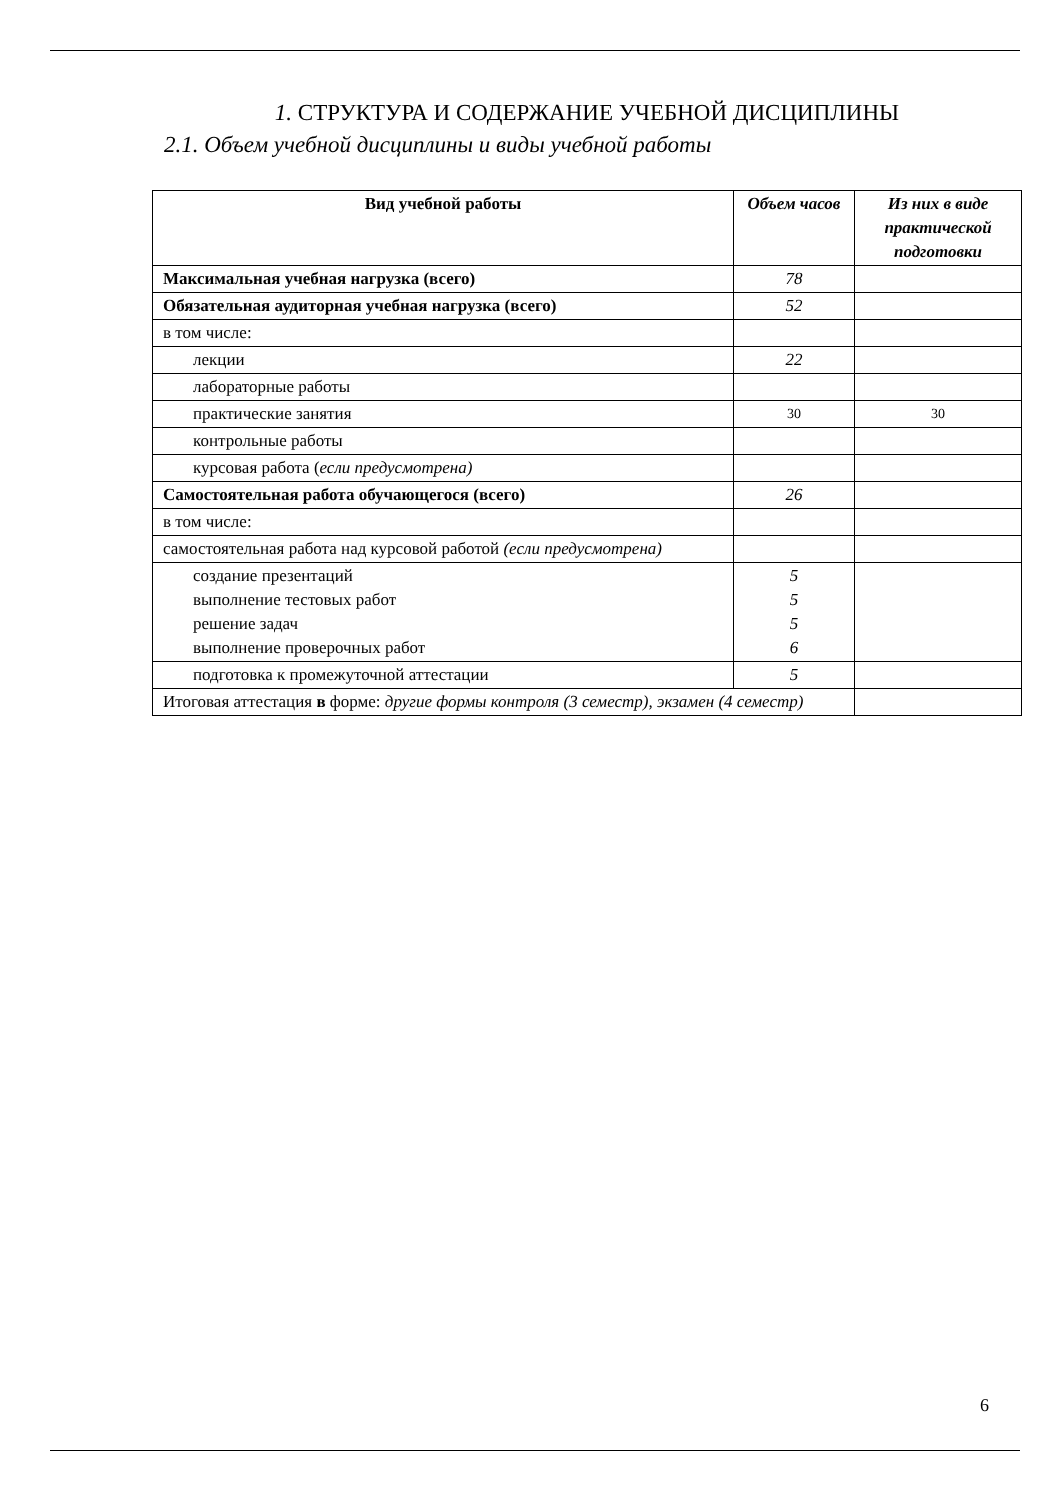1. СТРУКТУРА И СОДЕРЖАНИЕ УЧЕБНОЙ ДИСЦИПЛИНЫ
2.1. Объем учебной дисциплины и виды учебной работы
| Вид учебной работы | Объем часов | Из них в виде практической подготовки |
| --- | --- | --- |
| Максимальная учебная нагрузка (всего) | 78 | |
| Обязательная аудиторная учебная нагрузка (всего) | 52 | |
| в том числе: | | |
| лекции | 22 | |
| лабораторные работы | | |
| практические занятия | 30 | 30 |
| контрольные работы | | |
| курсовая работа ( если предусмотрена) | | |
| Самостоятельная работа обучающегося (всего) | 26 | |
| в том числе: | | |
| самостоятельная работа над курсовой работой (если предусмотрена) | | |
| создание презентаций выполнение тестовых работ решение задач выполнение проверочных работ | 5 5 5 6 | |
| подготовка к промежуточной аттестации | 5 | |
| Итоговая аттестация в форме: другие формы контроля (3 семестр), экзамен (4 семестр) | | |
6